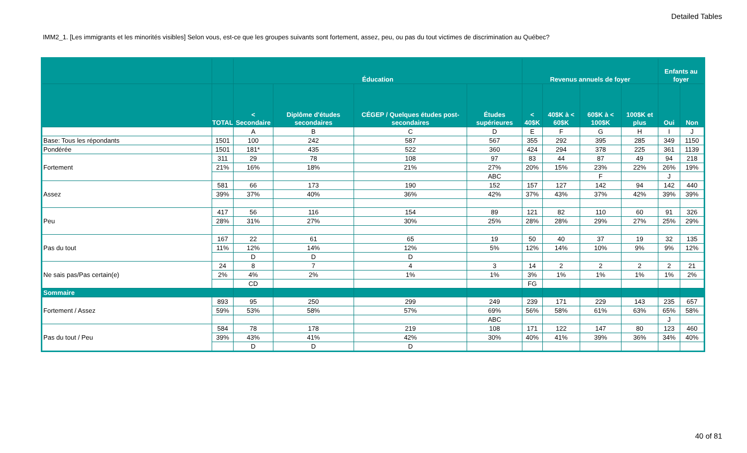Detailed Tables
IMM2_1. [Les immigrants et les minorités visibles] Selon vous, est-ce que les groupes suivants sont fortement, assez, peu, ou pas du tout victimes de discrimination au Québec?
| | | Éducation | | | | Revenus annuels de foyer | | | | Enfants au foyer | |
| --- | --- | --- | --- | --- | --- | --- | --- | --- | --- | --- | --- |
| | TOTAL | < Secondaire | Diplôme d'études secondaires | CÉGEP / Quelques études post-secondaires | Études supérieures | < 40$K | 40$K à < 60$K | 60$K à < 100$K | 100$K et plus | Oui | Non |
| | | A | B | C | D | E | F | G | H | I | J |
| Base: Tous les répondants | 1501 | 100 | 242 | 587 | 567 | 355 | 292 | 395 | 285 | 349 | 1150 |
| Pondérée | 1501 | 181* | 435 | 522 | 360 | 424 | 294 | 378 | 225 | 361 | 1139 |
| Fortement | 311 | 29 | 78 | 108 | 97 | 83 | 44 | 87 | 49 | 94 | 218 |
| | 21% | 16% | 18% | 21% | 27% | 20% | 15% | 23% | 22% | 26% | 19% |
| | | | | | ABC | | | F | | J | |
| Assez | 581 | 66 | 173 | 190 | 152 | 157 | 127 | 142 | 94 | 142 | 440 |
| | 39% | 37% | 40% | 36% | 42% | 37% | 43% | 37% | 42% | 39% | 39% |
| Peu | 417 | 56 | 116 | 154 | 89 | 121 | 82 | 110 | 60 | 91 | 326 |
| | 28% | 31% | 27% | 30% | 25% | 28% | 28% | 29% | 27% | 25% | 29% |
| Pas du tout | 167 | 22 | 61 | 65 | 19 | 50 | 40 | 37 | 19 | 32 | 135 |
| | 11% | 12% | 14% | 12% | 5% | 12% | 14% | 10% | 9% | 9% | 12% |
| | | D | D | D | | | | | | | |
| Ne sais pas/Pas certain(e) | 24 | 8 | 7 | 4 | 3 | 14 | 2 | 2 | 2 | 2 | 21 |
| | 2% | 4% | 2% | 1% | 1% | 3% | 1% | 1% | 1% | 1% | 2% |
| | | CD | | | | FG | | | | | |
| Sommaire | | | | | | | | | | | |
| Fortement / Assez | 893 | 95 | 250 | 299 | 249 | 239 | 171 | 229 | 143 | 235 | 657 |
| | 59% | 53% | 58% | 57% | 69% | 56% | 58% | 61% | 63% | 65% | 58% |
| | | | | | ABC | | | | | J | |
| Pas du tout / Peu | 584 | 78 | 178 | 219 | 108 | 171 | 122 | 147 | 80 | 123 | 460 |
| | 39% | 43% | 41% | 42% | 30% | 40% | 41% | 39% | 36% | 34% | 40% |
| | | D | D | D | | | | | | | |
40 of 81